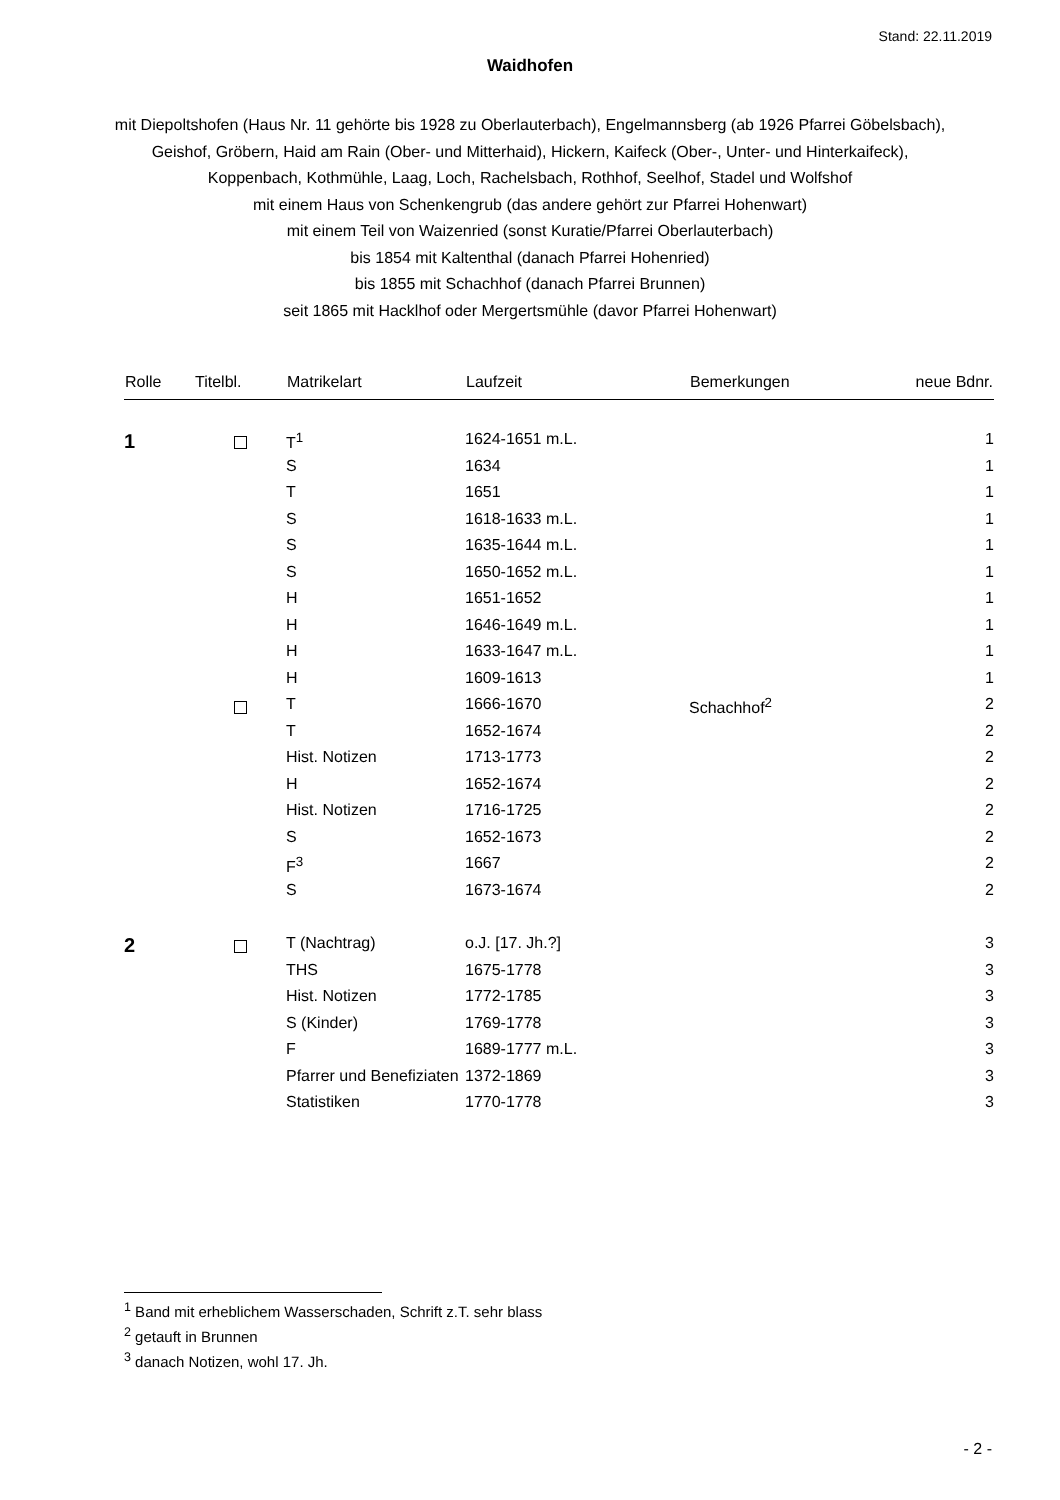Stand: 22.11.2019
Waidhofen
mit Diepoltshofen (Haus Nr. 11 gehörte bis 1928 zu Oberlauterbach), Engelmannsberg (ab 1926 Pfarrei Göbelsbach),
Geishof, Gröbern, Haid am Rain (Ober- und Mitterhaid), Hickern, Kaifeck (Ober-, Unter- und Hinterkaifeck),
Koppenbach, Kothmühle, Laag, Loch, Rachelsbach, Rothhof, Seelhof, Stadel und Wolfshof
mit einem Haus von Schenkengrub (das andere gehört zur Pfarrei Hohenwart)
mit einem Teil von Waizenried (sonst Kuratie/Pfarrei Oberlauterbach)
bis 1854 mit Kaltenthal (danach Pfarrei Hohenried)
bis 1855 mit Schachhof (danach Pfarrei Brunnen)
seit 1865 mit Hacklhof oder Mergertsmühle (davor Pfarrei Hohenwart)
| Rolle | Titelbl. | Matrikelart | Laufzeit | Bemerkungen | neue Bdnr. |
| --- | --- | --- | --- | --- | --- |
| 1 | | T<sup>1</sup> | 1624-1651 m.L. | | 1 |
| | | S | 1634 | | 1 |
| | | T | 1651 | | 1 |
| | | S | 1618-1633 m.L. | | 1 |
| | | S | 1635-1644 m.L. | | 1 |
| | | S | 1650-1652 m.L. | | 1 |
| | | H | 1651-1652 | | 1 |
| | | H | 1646-1649 m.L. | | 1 |
| | | H | 1633-1647 m.L. | | 1 |
| | | H | 1609-1613 | | 1 |
| | | T | 1666-1670 | Schachhof<sup>2</sup> | 2 |
| | | T | 1652-1674 | | 2 |
| | | Hist. Notizen | 1713-1773 | | 2 |
| | | H | 1652-1674 | | 2 |
| | | Hist. Notizen | 1716-1725 | | 2 |
| | | S | 1652-1673 | | 2 |
| | | F<sup>3</sup> | 1667 | | 2 |
| | | S | 1673-1674 | | 2 |
| 2 | | T (Nachtrag) | o.J. [17. Jh.?] | | 3 |
| | | THS | 1675-1778 | | 3 |
| | | Hist. Notizen | 1772-1785 | | 3 |
| | | S (Kinder) | 1769-1778 | | 3 |
| | | F | 1689-1777 m.L. | | 3 |
| | | Pfarrer und Benefiziaten | 1372-1869 | | 3 |
| | | Statistiken | 1770-1778 | | 3 |
<sup>1</sup> Band mit erheblichem Wasserschaden, Schrift z.T. sehr blass
<sup>2</sup> getauft in Brunnen
<sup>3</sup> danach Notizen, wohl 17. Jh.
- 2 -